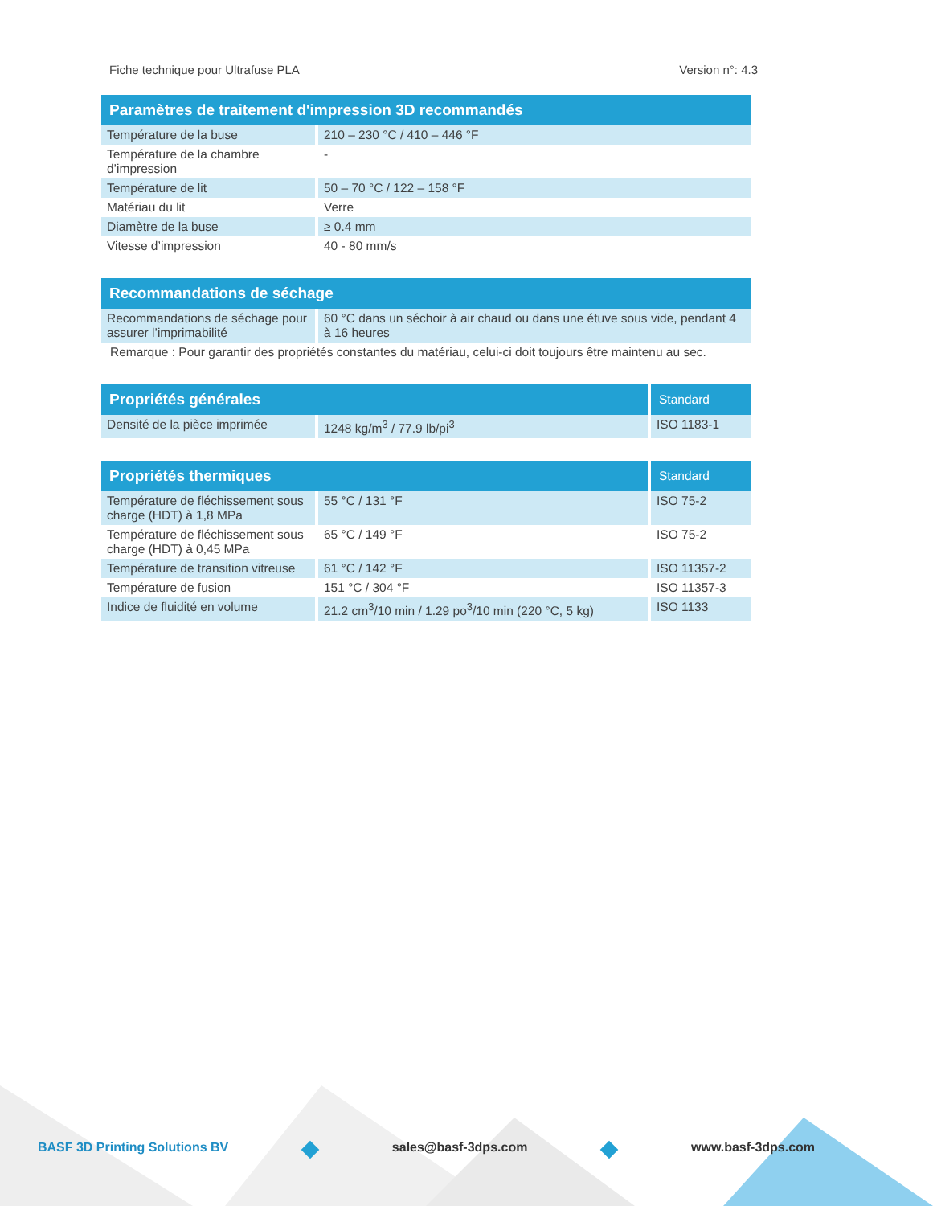Fiche technique pour Ultrafuse PLA Version n°: 4.3
| Paramètres de traitement d'impression 3D recommandés | |
| --- | --- |
| Température de la buse | 210 – 230 °C / 410 – 446 °F |
| Température de la chambre d’impression | - |
| Température de lit | 50 – 70 °C / 122 – 158 °F |
| Matériau du lit | Verre |
| Diamètre de la buse | ≥ 0.4 mm |
| Vitesse d’impression | 40 - 80 mm/s |
| Recommandations de séchage | |
| --- | --- |
| Recommandations de séchage pour assurer l’imprimabilité | 60 °C dans un séchoir à air chaud ou dans une étuve sous vide, pendant 4 à 16 heures |
| Remarque : Pour garantir des propriétés constantes du matériau, celui-ci doit toujours être maintenu au sec. | |
| Propriétés générales | | Standard |
| --- | --- | --- |
| Densité de la pièce imprimée | 1248 kg/m<sup>3</sup> / 77.9 lb/pi<sup>3</sup> | ISO 1183-1 |
| Propriétés thermiques | | Standard |
| --- | --- | --- |
| Température de fléchissement sous charge (HDT) à 1,8 MPa | 55 °C / 131 °F | ISO 75-2 |
| Température de fléchissement sous charge (HDT) à 0,45 MPa | 65 °C / 149 °F | ISO 75-2 |
| Température de transition vitreuse | 61 °C / 142 °F | ISO 11357-2 |
| Température de fusion | 151 °C / 304 °F | ISO 11357-3 |
| Indice de fluidité en volume | 21.2 cm<sup>3</sup>/10 min / 1.29 po<sup>3</sup>/10 min (220 °C, 5 kg) | ISO 1133 |
BASF 3D Printing Solutions BV sales@basf-3dps.com www.basf-3dps.com